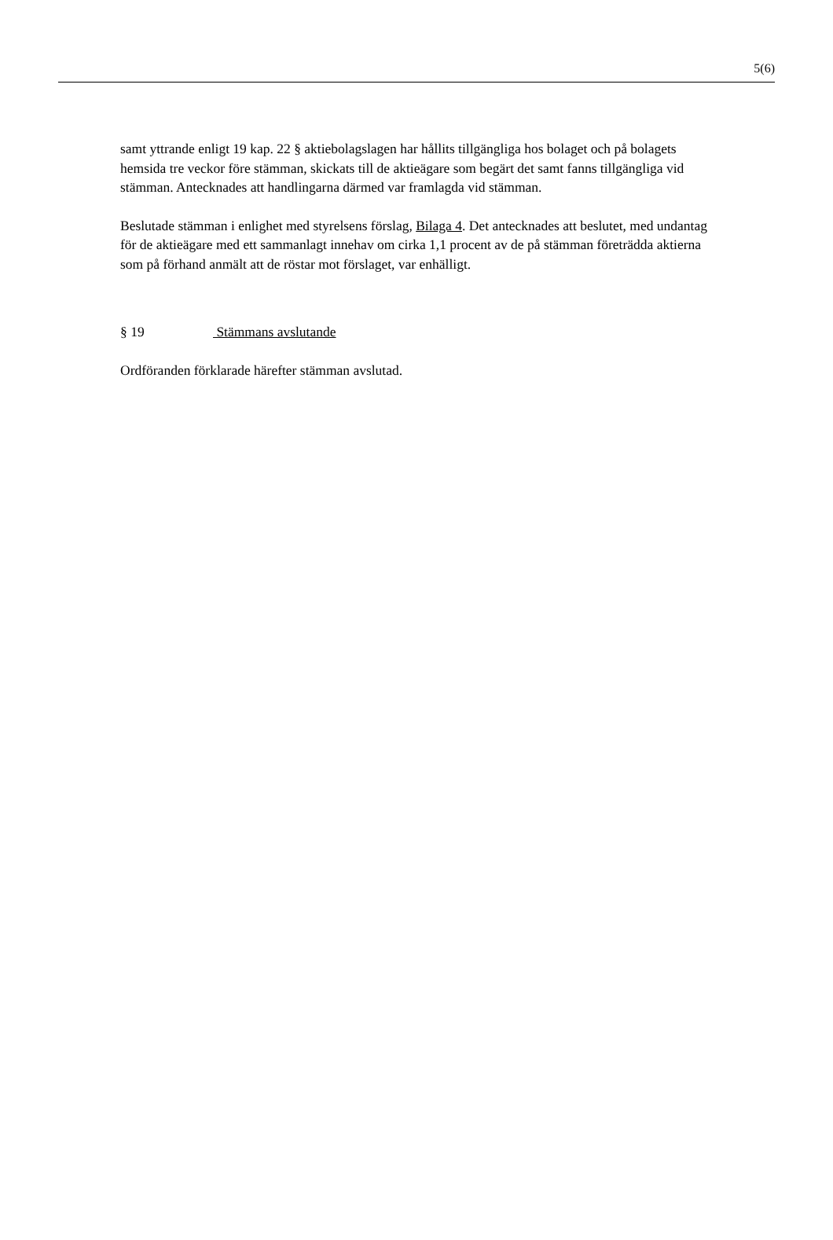5(6)
samt yttrande enligt 19 kap. 22 § aktiebolagslagen har hållits tillgängliga hos bolaget och på bolagets hemsida tre veckor före stämman, skickats till de aktieägare som begärt det samt fanns tillgängliga vid stämman. Antecknades att handlingarna därmed var framlagda vid stämman.
Beslutade stämman i enlighet med styrelsens förslag, Bilaga 4. Det antecknades att beslutet, med undantag för de aktieägare med ett sammanlagt innehav om cirka 1,1 procent av de på stämman företrädda aktierna som på förhand anmält att de röstar mot förslaget, var enhälligt.
§ 19 Stämmans avslutande
Ordföranden förklarade härefter stämman avslutad.